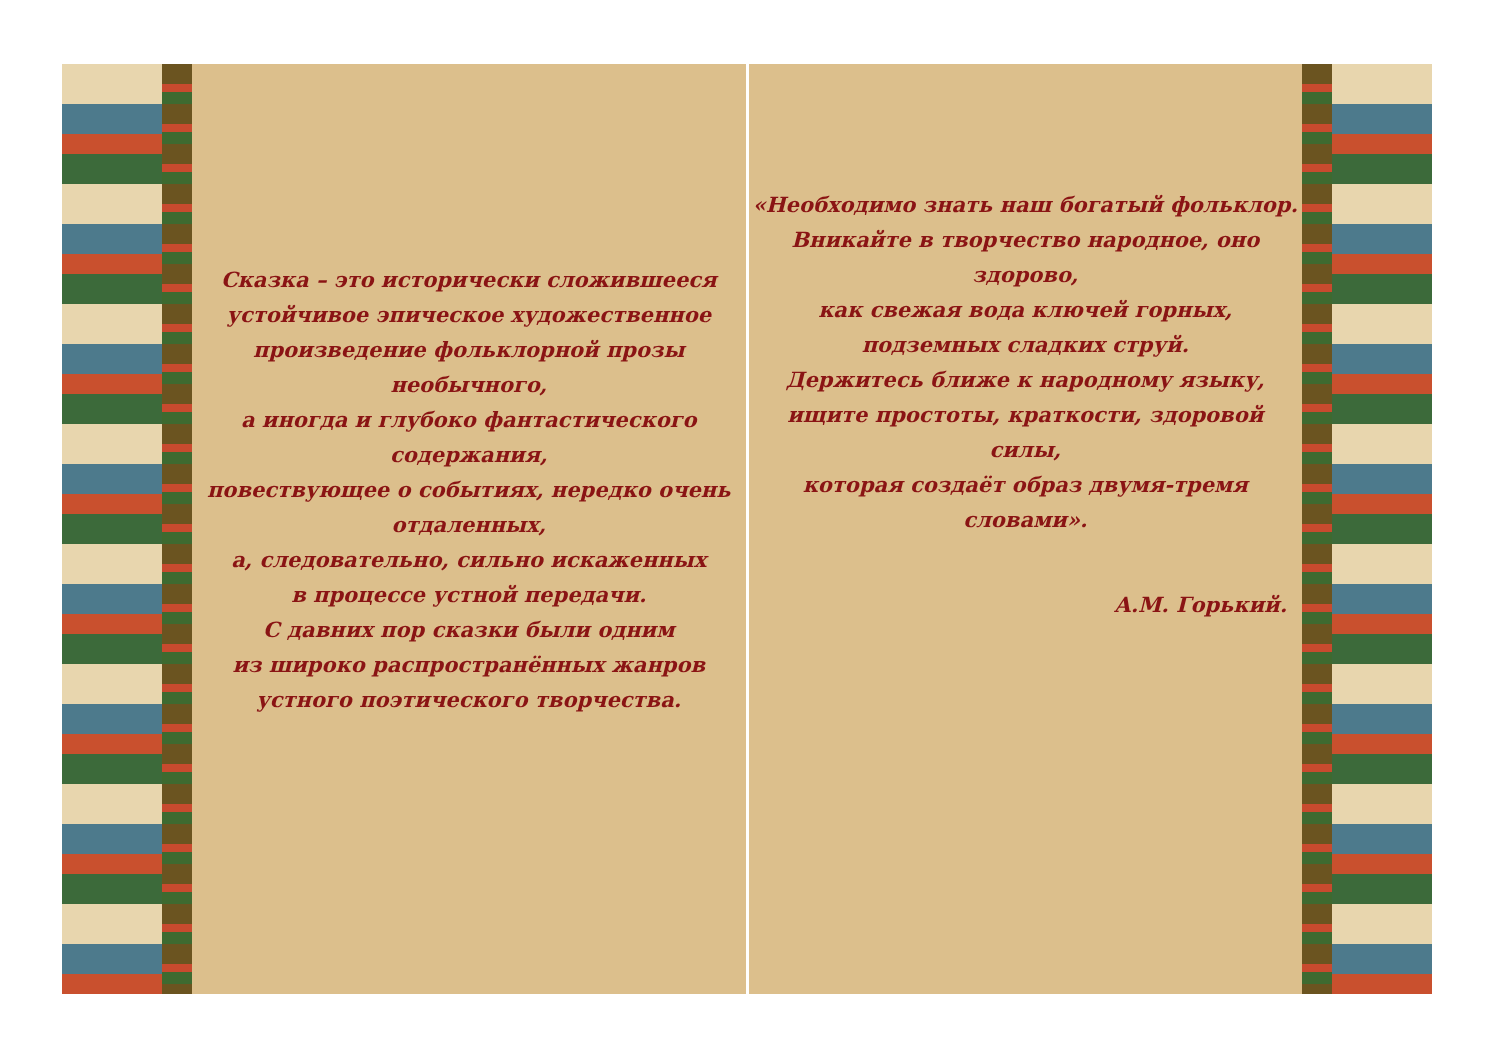Сказка – это исторически сложившееся
устойчивое эпическое художественное
произведение фольклорной прозы необычного,
а иногда и глубоко фантастического содержания,
повествующее о событиях, нередко очень отдаленных,
а, следовательно, сильно искаженных
в процессе устной передачи.
С давних пор сказки были одним
из широко распространённых жанров
устного поэтического творчества.
«Необходимо знать наш богатый фольклор.
Вникайте в творчество народное, оно здорово,
как свежая вода ключей горных,
подземных сладких струй.
Держитесь ближе к народному языку,
ищите простоты, краткости, здоровой силы,
которая создаёт образ двумя-тремя словами».
А.М. Горький.